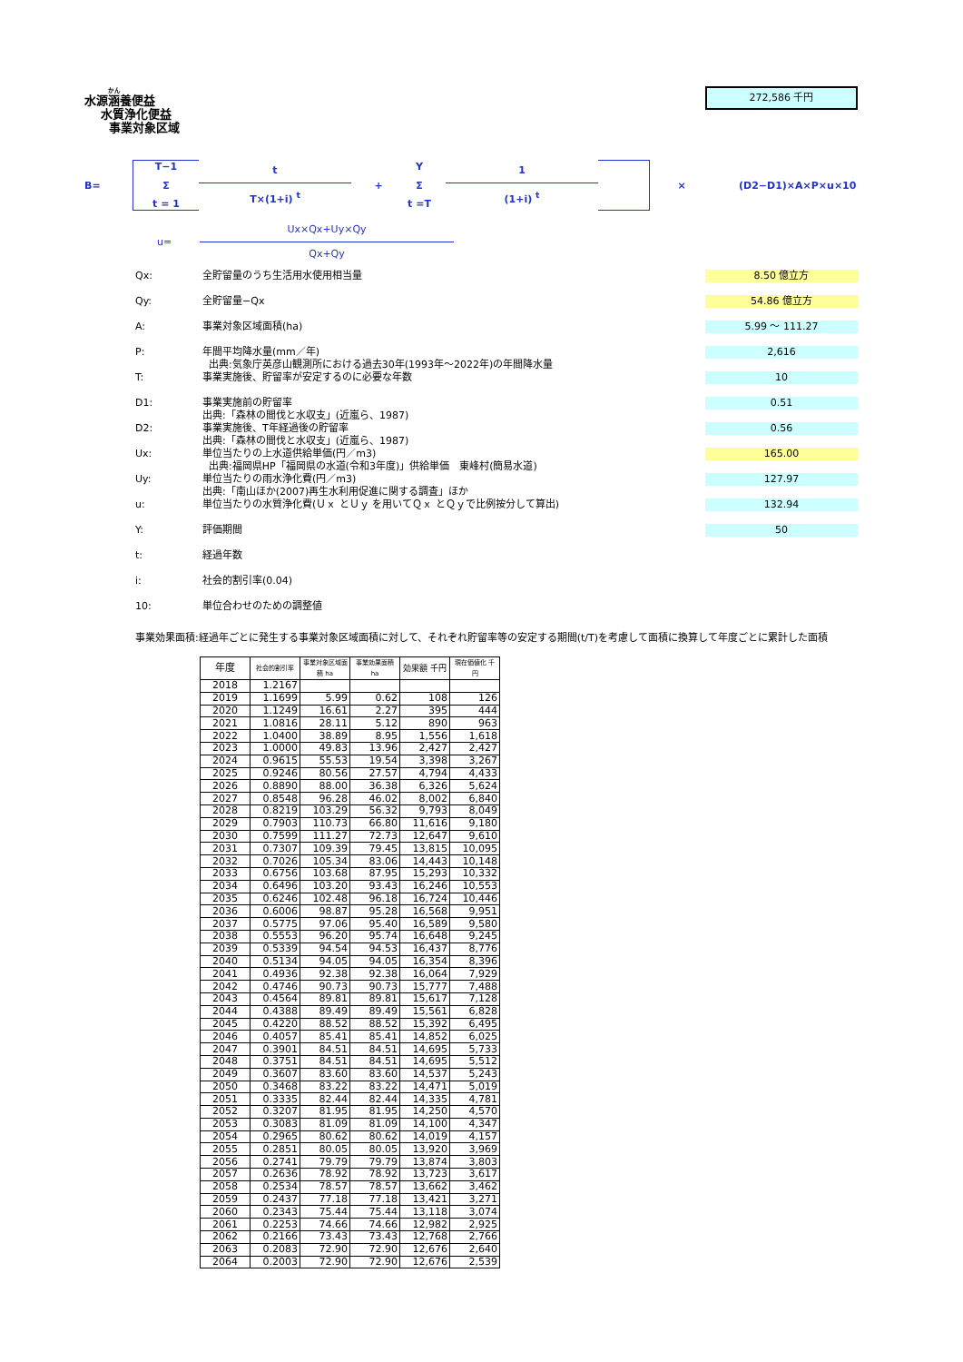272,586 千円
水源涵養便益
水質浄化便益
事業対象区域
B=
T−1
Σ
t = 1
t
T×(1+i) <sup>t</sup>
+
Y
Σ
t =T
1
(1+i) <sup>t</sup>
× (D2−D1)×A×P×u×10
u=
Ux×Qx+Uy×Qy
Qx+Qy
Qx: 全貯留量のうち生活用水使用相当量 8.50 億立方
Qy: 全貯留量−Qx 54.86 億立方
A: 事業対象区域面積(ha) 5.99 ～ 111.27
P: 年間平均降水量(mm／年)
出典:気象庁英彦山観測所における過去30年(1993年～2022年)の年間降水量 2,616
T: 事業実施後、貯留率が安定するのに必要な年数 10
D1: 事業実施前の貯留率
出典:「森林の間伐と水収支」(近嵐ら、1987) 0.51
D2: 事業実施後、T年経過後の貯留率
出典:「森林の間伐と水収支」(近嵐ら、1987) 0.56
Ux: 単位当たりの上水道供給単価(円／m3)
出典:福岡県HP「福岡県の水道(令和3年度)」供給単価　東峰村(簡易水道) 165.00
Uy: 単位当たりの雨水浄化費(円／m3)
出典:「南山ほか(2007)再生水利用促進に関する調査」ほか 127.97
u: 単位当たりの水質浄化費(Ｕｘ とＵｙ を用いてＱｘ とＱｙで比例按分して算出) 132.94
Y: 評価期間 50
t: 経過年数
i: 社会的割引率(0.04)
10: 単位合わせのための調整値
事業効果面積:経過年ごとに発生する事業対象区域面積に対して、それぞれ貯留率等の安定する期間(t/T)を考慮して面積に換算して年度ごとに累計した面積
| 年度 | 社会的割引率 | 事業対象区域面積 ha | 事業効果面積 ha | 効果額 千円 | 現在価値化 千円 |
| --- | --- | --- | --- | --- | --- |
| 2018 | 1.2167 | | | | |
| 2019 | 1.1699 | 5.99 | 0.62 | 108 | 126 |
| 2020 | 1.1249 | 16.61 | 2.27 | 395 | 444 |
| 2021 | 1.0816 | 28.11 | 5.12 | 890 | 963 |
| 2022 | 1.0400 | 38.89 | 8.95 | 1,556 | 1,618 |
| 2023 | 1.0000 | 49.83 | 13.96 | 2,427 | 2,427 |
| 2024 | 0.9615 | 55.53 | 19.54 | 3,398 | 3,267 |
| 2025 | 0.9246 | 80.56 | 27.57 | 4,794 | 4,433 |
| 2026 | 0.8890 | 88.00 | 36.38 | 6,326 | 5,624 |
| 2027 | 0.8548 | 96.28 | 46.02 | 8,002 | 6,840 |
| 2028 | 0.8219 | 103.29 | 56.32 | 9,793 | 8,049 |
| 2029 | 0.7903 | 110.73 | 66.80 | 11,616 | 9,180 |
| 2030 | 0.7599 | 111.27 | 72.73 | 12,647 | 9,610 |
| 2031 | 0.7307 | 109.39 | 79.45 | 13,815 | 10,095 |
| 2032 | 0.7026 | 105.34 | 83.06 | 14,443 | 10,148 |
| 2033 | 0.6756 | 103.68 | 87.95 | 15,293 | 10,332 |
| 2034 | 0.6496 | 103.20 | 93.43 | 16,246 | 10,553 |
| 2035 | 0.6246 | 102.48 | 96.18 | 16,724 | 10,446 |
| 2036 | 0.6006 | 98.87 | 95.28 | 16,568 | 9,951 |
| 2037 | 0.5775 | 97.06 | 95.40 | 16,589 | 9,580 |
| 2038 | 0.5553 | 96.20 | 95.74 | 16,648 | 9,245 |
| 2039 | 0.5339 | 94.54 | 94.53 | 16,437 | 8,776 |
| 2040 | 0.5134 | 94.05 | 94.05 | 16,354 | 8,396 |
| 2041 | 0.4936 | 92.38 | 92.38 | 16,064 | 7,929 |
| 2042 | 0.4746 | 90.73 | 90.73 | 15,777 | 7,488 |
| 2043 | 0.4564 | 89.81 | 89.81 | 15,617 | 7,128 |
| 2044 | 0.4388 | 89.49 | 89.49 | 15,561 | 6,828 |
| 2045 | 0.4220 | 88.52 | 88.52 | 15,392 | 6,495 |
| 2046 | 0.4057 | 85.41 | 85.41 | 14,852 | 6,025 |
| 2047 | 0.3901 | 84.51 | 84.51 | 14,695 | 5,733 |
| 2048 | 0.3751 | 84.51 | 84.51 | 14,695 | 5,512 |
| 2049 | 0.3607 | 83.60 | 83.60 | 14,537 | 5,243 |
| 2050 | 0.3468 | 83.22 | 83.22 | 14,471 | 5,019 |
| 2051 | 0.3335 | 82.44 | 82.44 | 14,335 | 4,781 |
| 2052 | 0.3207 | 81.95 | 81.95 | 14,250 | 4,570 |
| 2053 | 0.3083 | 81.09 | 81.09 | 14,100 | 4,347 |
| 2054 | 0.2965 | 80.62 | 80.62 | 14,019 | 4,157 |
| 2055 | 0.2851 | 80.05 | 80.05 | 13,920 | 3,969 |
| 2056 | 0.2741 | 79.79 | 79.79 | 13,874 | 3,803 |
| 2057 | 0.2636 | 78.92 | 78.92 | 13,723 | 3,617 |
| 2058 | 0.2534 | 78.57 | 78.57 | 13,662 | 3,462 |
| 2059 | 0.2437 | 77.18 | 77.18 | 13,421 | 3,271 |
| 2060 | 0.2343 | 75.44 | 75.44 | 13,118 | 3,074 |
| 2061 | 0.2253 | 74.66 | 74.66 | 12,982 | 2,925 |
| 2062 | 0.2166 | 73.43 | 73.43 | 12,768 | 2,766 |
| 2063 | 0.2083 | 72.90 | 72.90 | 12,676 | 2,640 |
| 2064 | 0.2003 | 72.90 | 72.90 | 12,676 | 2,539 |